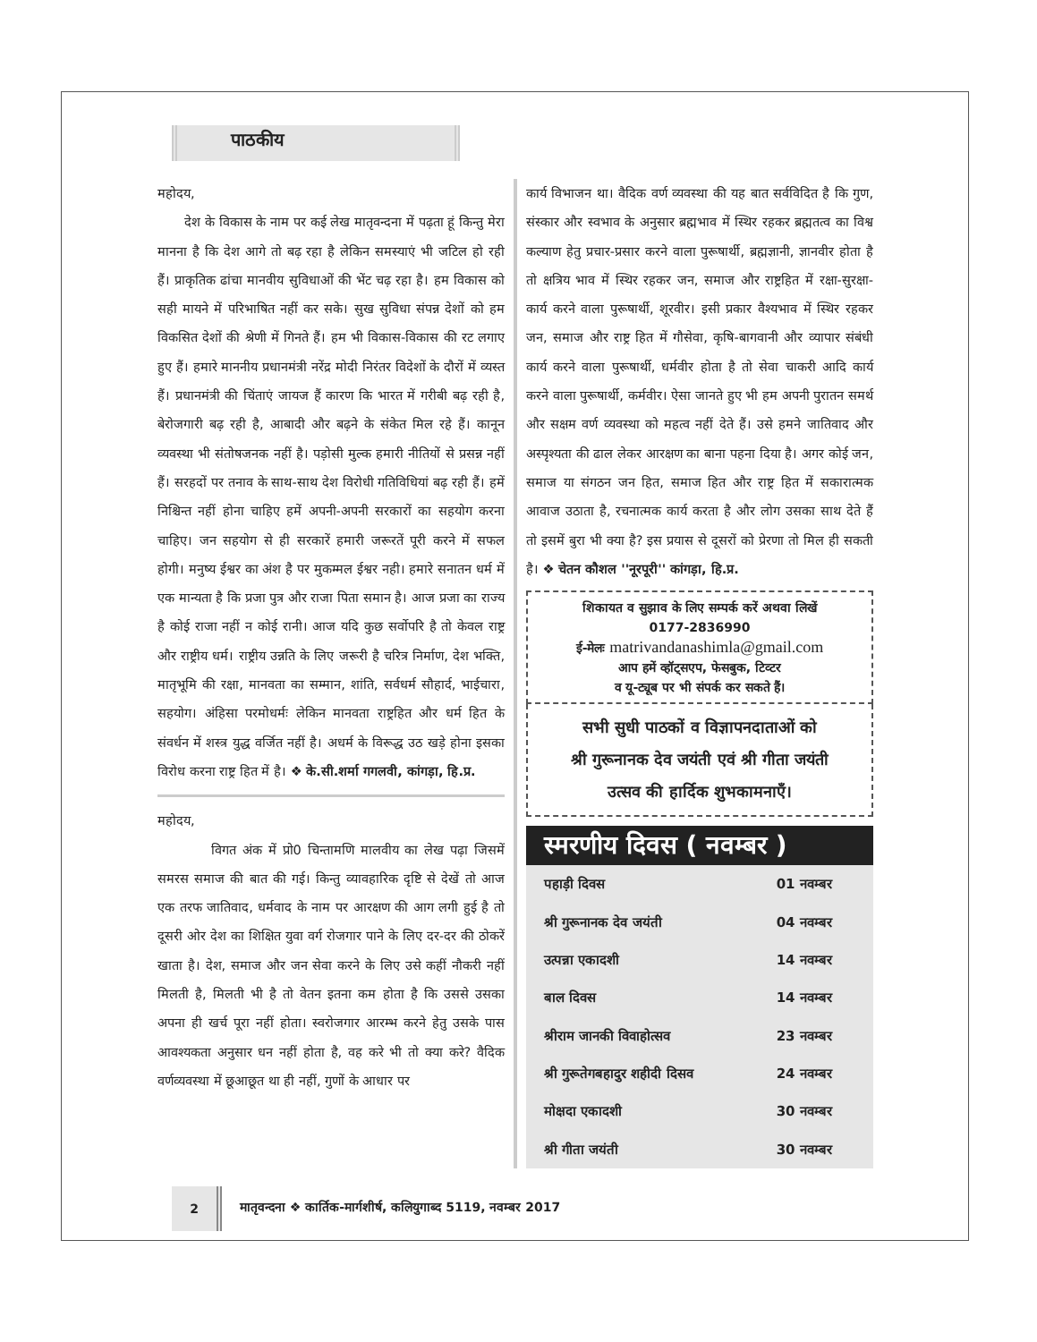पाठकीय
महोदय,
देश के विकास के नाम पर कई लेख मातृवन्दना में पढ़ता हूं किन्तु मेरा मानना है कि देश आगे तो बढ़ रहा है लेकिन समस्याएं भी जटिल हो रही हैं। प्राकृतिक ढांचा मानवीय सुविधाओं की भेंट चढ़ रहा है। हम विकास को सही मायने में परिभाषित नहीं कर सके। सुख सुविधा संपन्न देशों को हम विकसित देशों की श्रेणी में गिनते हैं। हम भी विकास-विकास की रट लगाए हुए हैं। हमारे माननीय प्रधानमंत्री नरेंद्र मोदी निरंतर विदेशों के दौरों में व्यस्त हैं। प्रधानमंत्री की चिंताएं जायज हैं कारण कि भारत में गरीबी बढ़ रही है, बेरोजगारी बढ़ रही है, आबादी और बढ़ने के संकेत मिल रहे हैं। कानून व्यवस्था भी संतोषजनक नहीं है। पड़ोसी मुल्क हमारी नीतियों से प्रसन्न नहीं हैं। सरहदों पर तनाव के साथ-साथ देश विरोधी गतिविधियां बढ़ रही हैं। हमें निश्चिन्त नहीं होना चाहिए हमें अपनी-अपनी सरकारों का सहयोग करना चाहिए। जन सहयोग से ही सरकारें हमारी जरूरतें पूरी करने में सफल होगी। मनुष्य ईश्वर का अंश है पर मुकम्मल ईश्वर नही। हमारे सनातन धर्म में एक मान्यता है कि प्रजा पुत्र और राजा पिता समान है। आज प्रजा का राज्य है कोई राजा नहीं न कोई रानी। आज यदि कुछ सर्वोपरि है तो केवल राष्ट्र और राष्ट्रीय धर्म। राष्ट्रीय उन्नति के लिए जरूरी है चरित्र निर्माण, देश भक्ति, मातृभूमि की रक्षा, मानवता का सम्मान, शांति, सर्वधर्म सौहार्द, भाईचारा, सहयोग। अंहिसा परमोधर्मः लेकिन मानवता राष्ट्रहित और धर्म हित के संवर्धन में शस्त्र युद्ध वर्जित नहीं है। अधर्म के विरूद्ध उठ खड़े होना इसका विरोध करना राष्ट्र हित में है। ❖ के.सी.शर्मा गगलवी, कांगड़ा, हि.प्र.
महोदय,
विगत अंक में प्रो0 चिन्तामणि मालवीय का लेख पढ़ा जिसमें समरस समाज की बात की गई। किन्तु व्यावहारिक दृष्टि से देखें तो आज एक तरफ जातिवाद, धर्मवाद के नाम पर आरक्षण की आग लगी हुई है तो दूसरी ओर देश का शिक्षित युवा वर्ग रोजगार पाने के लिए दर-दर की ठोकरें खाता है। देश, समाज और जन सेवा करने के लिए उसे कहीं नौकरी नहीं मिलती है, मिलती भी है तो वेतन इतना कम होता है कि उससे उसका अपना ही खर्च पूरा नहीं होता। स्वरोजगार आरम्भ करने हेतु उसके पास आवश्यकता अनुसार धन नहीं होता है, वह करे भी तो क्या करे? वैदिक वर्णव्यवस्था में छूआछूत था ही नहीं, गुणों के आधार पर
कार्य विभाजन था। वैदिक वर्ण व्यवस्था की यह बात सर्वविदित है कि गुण, संस्कार और स्वभाव के अनुसार ब्रह्मभाव में स्थिर रहकर ब्रह्मतत्व का विश्व कल्याण हेतु प्रचार-प्रसार करने वाला पुरूषार्थी, ब्रह्मज्ञानी, ज्ञानवीर होता है तो क्षत्रिय भाव में स्थिर रहकर जन, समाज और राष्ट्रहित में रक्षा-सुरक्षा-कार्य करने वाला पुरूषार्थी, शूरवीर। इसी प्रकार वैश्यभाव में स्थिर रहकर जन, समाज और राष्ट्र हित में गौसेवा, कृषि-बागवानी और व्यापार संबंधी कार्य करने वाला पुरूषार्थी, धर्मवीर होता है तो सेवा चाकरी आदि कार्य करने वाला पुरूषार्थी, कर्मवीर। ऐसा जानते हुए भी हम अपनी पुरातन समर्थ और सक्षम वर्ण व्यवस्था को महत्व नहीं देते हैं। उसे हमने जातिवाद और अस्पृश्यता की ढाल लेकर आरक्षण का बाना पहना दिया है। अगर कोई जन, समाज या संगठन जन हित, समाज हित और राष्ट्र हित में सकारात्मक आवाज उठाता है, रचनात्मक कार्य करता है और लोग उसका साथ देते हैं तो इसमें बुरा भी क्या है? इस प्रयास से दूसरों को प्रेरणा तो मिल ही सकती है। ❖ चेतन कौशल ''नूरपूरी'' कांगड़ा, हि.प्र.
शिकायत व सुझाव के लिए सम्पर्क करें अथवा लिखें
0177-2836990
ई-मेलः matrivandanashimla@gmail.com
आप हमें व्हॉट्सएप, फेसबुक, टिव्टर
व यू-ट्यूब पर भी संपर्क कर सकते हैं।
सभी सुधी पाठकों व विज्ञापनदाताओं को
श्री गुरूनानक देव जयंती एवं श्री गीता जयंती
उत्सव की हार्दिक शुभकामनाएँ।
स्मरणीय दिवस ( नवम्बर )
| पहाड़ी दिवस | 01 नवम्बर |
| श्री गुरूनानक देव जयंती | 04 नवम्बर |
| उत्पन्ना एकादशी | 14 नवम्बर |
| बाल दिवस | 14 नवम्बर |
| श्रीराम जानकी विवाहोत्सव | 23 नवम्बर |
| श्री गुरूतेगबहादुर शहीदी दिसव | 24 नवम्बर |
| मोक्षदा एकादशी | 30 नवम्बर |
| श्री गीता जयंती | 30 नवम्बर |
2
मातृवन्दना ❖ कार्तिक-मार्गशीर्ष, कलियुगाब्द 5119, नवम्बर 2017